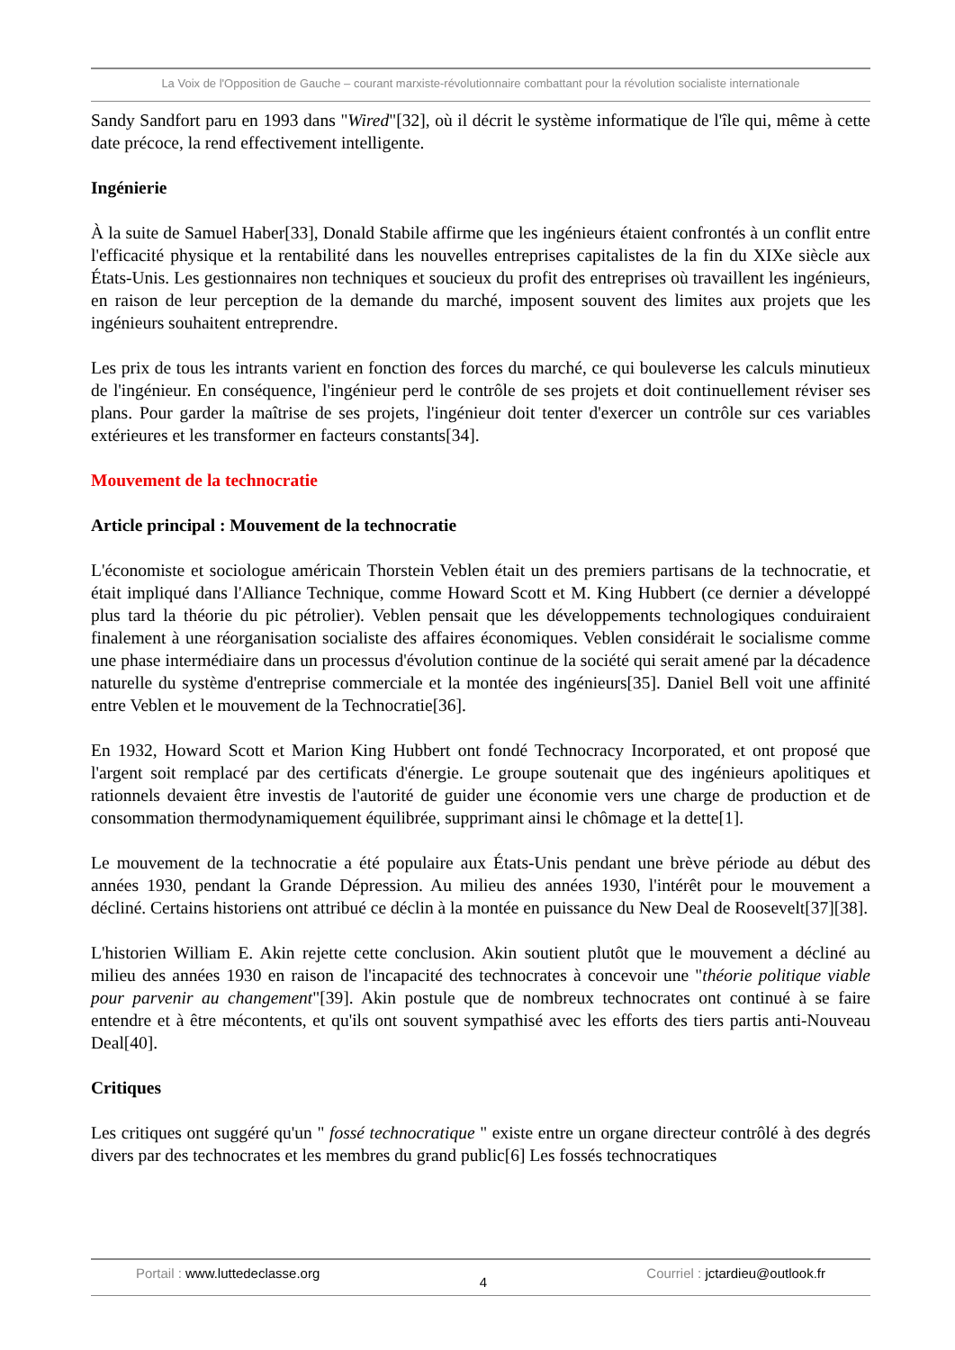La Voix de l'Opposition de Gauche – courant marxiste-révolutionnaire combattant pour la révolution socialiste internationale
Sandy Sandfort paru en 1993 dans "Wired"[32], où il décrit le système informatique de l'île qui, même à cette date précoce, la rend effectivement intelligente.
Ingénierie
À la suite de Samuel Haber[33], Donald Stabile affirme que les ingénieurs étaient confrontés à un conflit entre l'efficacité physique et la rentabilité dans les nouvelles entreprises capitalistes de la fin du XIXe siècle aux États-Unis. Les gestionnaires non techniques et soucieux du profit des entreprises où travaillent les ingénieurs, en raison de leur perception de la demande du marché, imposent souvent des limites aux projets que les ingénieurs souhaitent entreprendre.
Les prix de tous les intrants varient en fonction des forces du marché, ce qui bouleverse les calculs minutieux de l'ingénieur. En conséquence, l'ingénieur perd le contrôle de ses projets et doit continuellement réviser ses plans. Pour garder la maîtrise de ses projets, l'ingénieur doit tenter d'exercer un contrôle sur ces variables extérieures et les transformer en facteurs constants[34].
Mouvement de la technocratie
Article principal : Mouvement de la technocratie
L'économiste et sociologue américain Thorstein Veblen était un des premiers partisans de la technocratie, et était impliqué dans l'Alliance Technique, comme Howard Scott et M. King Hubbert (ce dernier a développé plus tard la théorie du pic pétrolier). Veblen pensait que les développements technologiques conduiraient finalement à une réorganisation socialiste des affaires économiques. Veblen considérait le socialisme comme une phase intermédiaire dans un processus d'évolution continue de la société qui serait amené par la décadence naturelle du système d'entreprise commerciale et la montée des ingénieurs[35]. Daniel Bell voit une affinité entre Veblen et le mouvement de la Technocratie[36].
En 1932, Howard Scott et Marion King Hubbert ont fondé Technocracy Incorporated, et ont proposé que l'argent soit remplacé par des certificats d'énergie. Le groupe soutenait que des ingénieurs apolitiques et rationnels devaient être investis de l'autorité de guider une économie vers une charge de production et de consommation thermodynamiquement équilibrée, supprimant ainsi le chômage et la dette[1].
Le mouvement de la technocratie a été populaire aux États-Unis pendant une brève période au début des années 1930, pendant la Grande Dépression. Au milieu des années 1930, l'intérêt pour le mouvement a décliné. Certains historiens ont attribué ce déclin à la montée en puissance du New Deal de Roosevelt[37][38].
L'historien William E. Akin rejette cette conclusion. Akin soutient plutôt que le mouvement a décliné au milieu des années 1930 en raison de l'incapacité des technocrates à concevoir une "théorie politique viable pour parvenir au changement"[39]. Akin postule que de nombreux technocrates ont continué à se faire entendre et à être mécontents, et qu'ils ont souvent sympathisé avec les efforts des tiers partis anti-Nouveau Deal[40].
Critiques
Les critiques ont suggéré qu'un " fossé technocratique " existe entre un organe directeur contrôlé à des degrés divers par des technocrates et les membres du grand public[6] Les fossés technocratiques
Portail : www.luttedeclasse.org
4
Courriel : jctardieu@outlook.fr